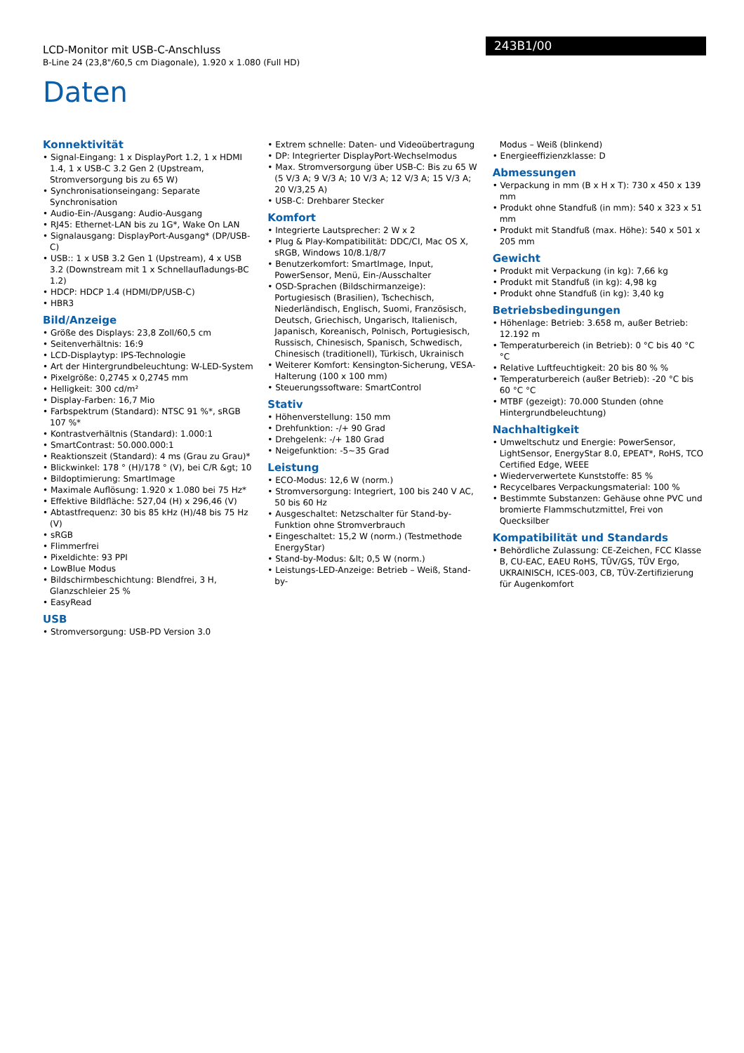LCD-Monitor mit USB-C-Anschluss
B-Line 24 (23,8"/60,5 cm Diagonale), 1.920 x 1.080 (Full HD)
243B1/00
Daten
Konnektivität
• Signal-Eingang: 1 x DisplayPort 1.2, 1 x HDMI 1.4, 1 x USB-C 3.2 Gen 2 (Upstream, Stromversorgung bis zu 65 W)
• Synchronisationseingang: Separate Synchronisation
• Audio-Ein-/Ausgang: Audio-Ausgang
• RJ45: Ethernet-LAN bis zu 1G*, Wake On LAN
• Signalausgang: DisplayPort-Ausgang* (DP/USB-C)
• USB:: 1 x USB 3.2 Gen 1 (Upstream), 4 x USB 3.2 (Downstream mit 1 x Schnellaufladungs-BC 1.2)
• HDCP: HDCP 1.4 (HDMI/DP/USB-C)
• HBR3
Bild/Anzeige
• Größe des Displays: 23,8 Zoll/60,5 cm
• Seitenverhältnis: 16:9
• LCD-Displaytyp: IPS-Technologie
• Art der Hintergrundbeleuchtung: W-LED-System
• Pixelgröße: 0,2745 x 0,2745 mm
• Helligkeit: 300 cd/m²
• Display-Farben: 16,7 Mio
• Farbspektrum (Standard): NTSC 91 %*, sRGB 107 %*
• Kontrastverhältnis (Standard): 1.000:1
• SmartContrast: 50.000.000:1
• Reaktionszeit (Standard): 4 ms (Grau zu Grau)*
• Blickwinkel: 178 ° (H)/178 ° (V), bei C/R &gt; 10
• Bildoptimierung: SmartImage
• Maximale Auflösung: 1.920 x 1.080 bei 75 Hz*
• Effektive Bildfläche: 527,04 (H) x 296,46 (V)
• Abtastfrequenz: 30 bis 85 kHz (H)/48 bis 75 Hz (V)
• sRGB
• Flimmerfrei
• Pixeldichte: 93 PPI
• LowBlue Modus
• Bildschirmbeschichtung: Blendfrei, 3 H, Glanzschleier 25 %
• EasyRead
USB
• Stromversorgung: USB-PD Version 3.0
• Extrem schnelle: Daten- und Videoübertragung
• DP: Integrierter DisplayPort-Wechselmodus
• Max. Stromversorgung über USB-C: Bis zu 65 W (5 V/3 A; 9 V/3 A; 10 V/3 A; 12 V/3 A; 15 V/3 A; 20 V/3,25 A)
• USB-C: Drehbarer Stecker
Komfort
• Integrierte Lautsprecher: 2 W x 2
• Plug & Play-Kompatibilität: DDC/CI, Mac OS X, sRGB, Windows 10/8.1/8/7
• Benutzerkomfort: SmartImage, Input, PowerSensor, Menü, Ein-/Ausschalter
• OSD-Sprachen (Bildschirmanzeige): Portugiesisch (Brasilien), Tschechisch, Niederländisch, Englisch, Suomi, Französisch, Deutsch, Griechisch, Ungarisch, Italienisch, Japanisch, Koreanisch, Polnisch, Portugiesisch, Russisch, Chinesisch, Spanisch, Schwedisch, Chinesisch (traditionell), Türkisch, Ukrainisch
• Weiterer Komfort: Kensington-Sicherung, VESA-Halterung (100 x 100 mm)
• Steuerungssoftware: SmartControl
Stativ
• Höhenverstellung: 150 mm
• Drehfunktion: -/+ 90 Grad
• Drehgelenk: -/+ 180 Grad
• Neigefunktion: -5~35 Grad
Leistung
• ECO-Modus: 12,6 W (norm.)
• Stromversorgung: Integriert, 100 bis 240 V AC, 50 bis 60 Hz
• Ausgeschaltet: Netzschalter für Stand-by-Funktion ohne Stromverbrauch
• Eingeschaltet: 15,2 W (norm.) (Testmethode EnergyStar)
• Stand-by-Modus: &lt; 0,5 W (norm.)
• Leistungs-LED-Anzeige: Betrieb – Weiß, Stand-by-
Modus – Weiß (blinkend)
• Energieeffizienzklasse: D
Abmessungen
• Verpackung in mm (B x H x T): 730 x 450 x 139 mm
• Produkt ohne Standfuß (in mm): 540 x 323 x 51 mm
• Produkt mit Standfuß (max. Höhe): 540 x 501 x 205 mm
Gewicht
• Produkt mit Verpackung (in kg): 7,66 kg
• Produkt mit Standfuß (in kg): 4,98 kg
• Produkt ohne Standfuß (in kg): 3,40 kg
Betriebsbedingungen
• Höhenlage: Betrieb: 3.658 m, außer Betrieb: 12.192 m
• Temperaturbereich (in Betrieb): 0 °C bis 40 °C °C
• Relative Luftfeuchtigkeit: 20 bis 80 % %
• Temperaturbereich (außer Betrieb): -20 °C bis 60 °C °C
• MTBF (gezeigt): 70.000 Stunden (ohne Hintergrundbeleuchtung)
Nachhaltigkeit
• Umweltschutz und Energie: PowerSensor, LightSensor, EnergyStar 8.0, EPEAT*, RoHS, TCO Certified Edge, WEEE
• Wiederverwertete Kunststoffe: 85 %
• Recycelbares Verpackungsmaterial: 100 %
• Bestimmte Substanzen: Gehäuse ohne PVC und bromierte Flammschutzmittel, Frei von Quecksilber
Kompatibilität und Standards
• Behördliche Zulassung: CE-Zeichen, FCC Klasse B, CU-EAC, EAEU RoHS, TÜV/GS, TÜV Ergo, UKRAINISCH, ICES-003, CB, TÜV-Zertifizierung für Augenkomfort